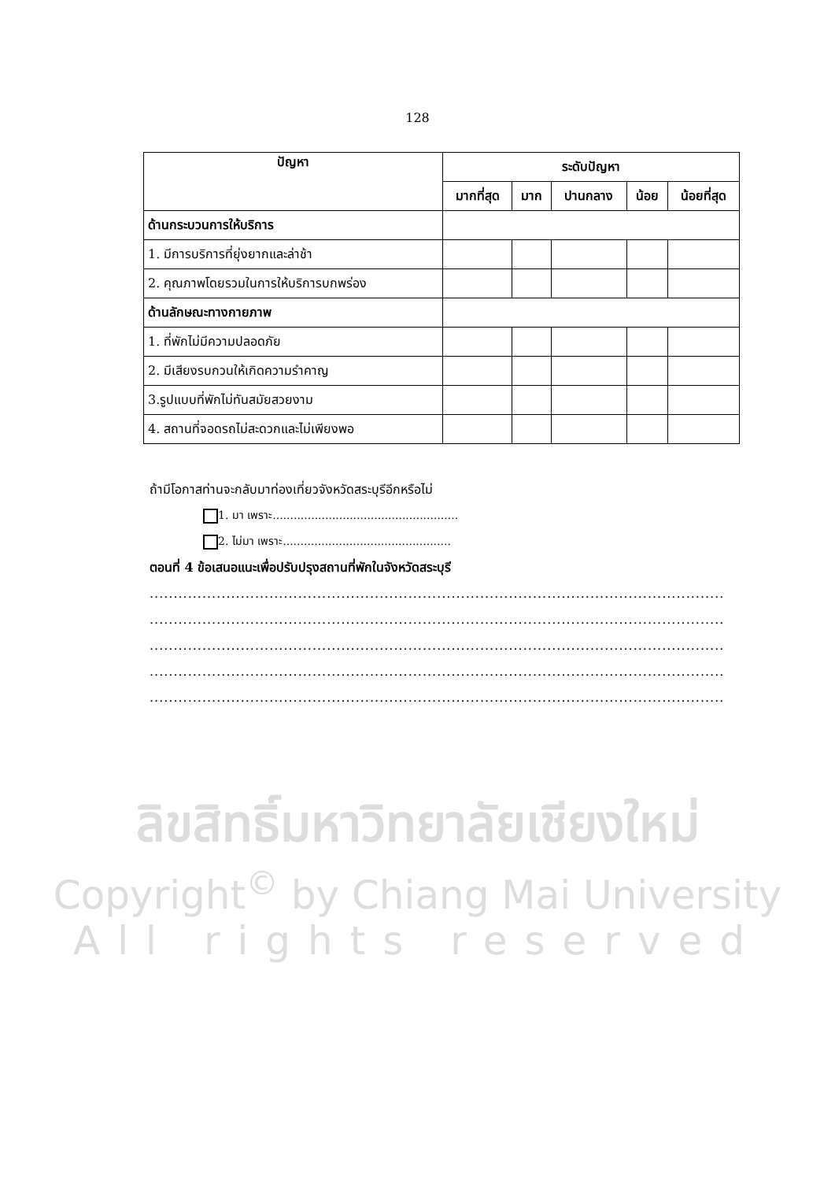128
| ปัญหา | ระดับปัญหา | | | | |
| --- | --- | --- | --- | --- | --- |
| | มากที่สุด | มาก | ปานกลาง | น้อย | น้อยที่สุด |
| ด้านกระบวนการให้บริการ | | | | | |
| 1. มีการบริการที่ยุ่งยากและล่าช้า | | | | | |
| 2. คุณภาพโดยรวมในการให้บริการบกพร่อง | | | | | |
| ด้านลักษณะทางกายภาพ | | | | | |
| 1. ที่พักไม่มีความปลอดภัย | | | | | |
| 2. มีเสียงรบกวนให้เกิดความรำคาญ | | | | | |
| 3.รูปแบบที่พักไม่ทันสมัยสวยงาม | | | | | |
| 4. สถานที่จอดรถไม่สะดวกและไม่เพียงพอ | | | | | |
ถ้ามีโอกาสท่านจะกลับมาท่องเที่ยวจังหวัดสระบุรีอีกหรือไม่
1. มา เพราะ.....................................................
2. ไม่มา เพราะ................................................
ตอนที่ 4 ข้อเสนอแนะเพื่อปรับปรุงสถานที่พักในจังหวัดสระบุรี
..................................................................................................................................................
..................................................................................................................................................
..................................................................................................................................................
..................................................................................................................................................
..................................................................................................................................................
ลิขสิทธิ์มหาวิทยาลัยเชียงใหม่
Copyright<sup>©</sup> by Chiang Mai University
All rights reserved